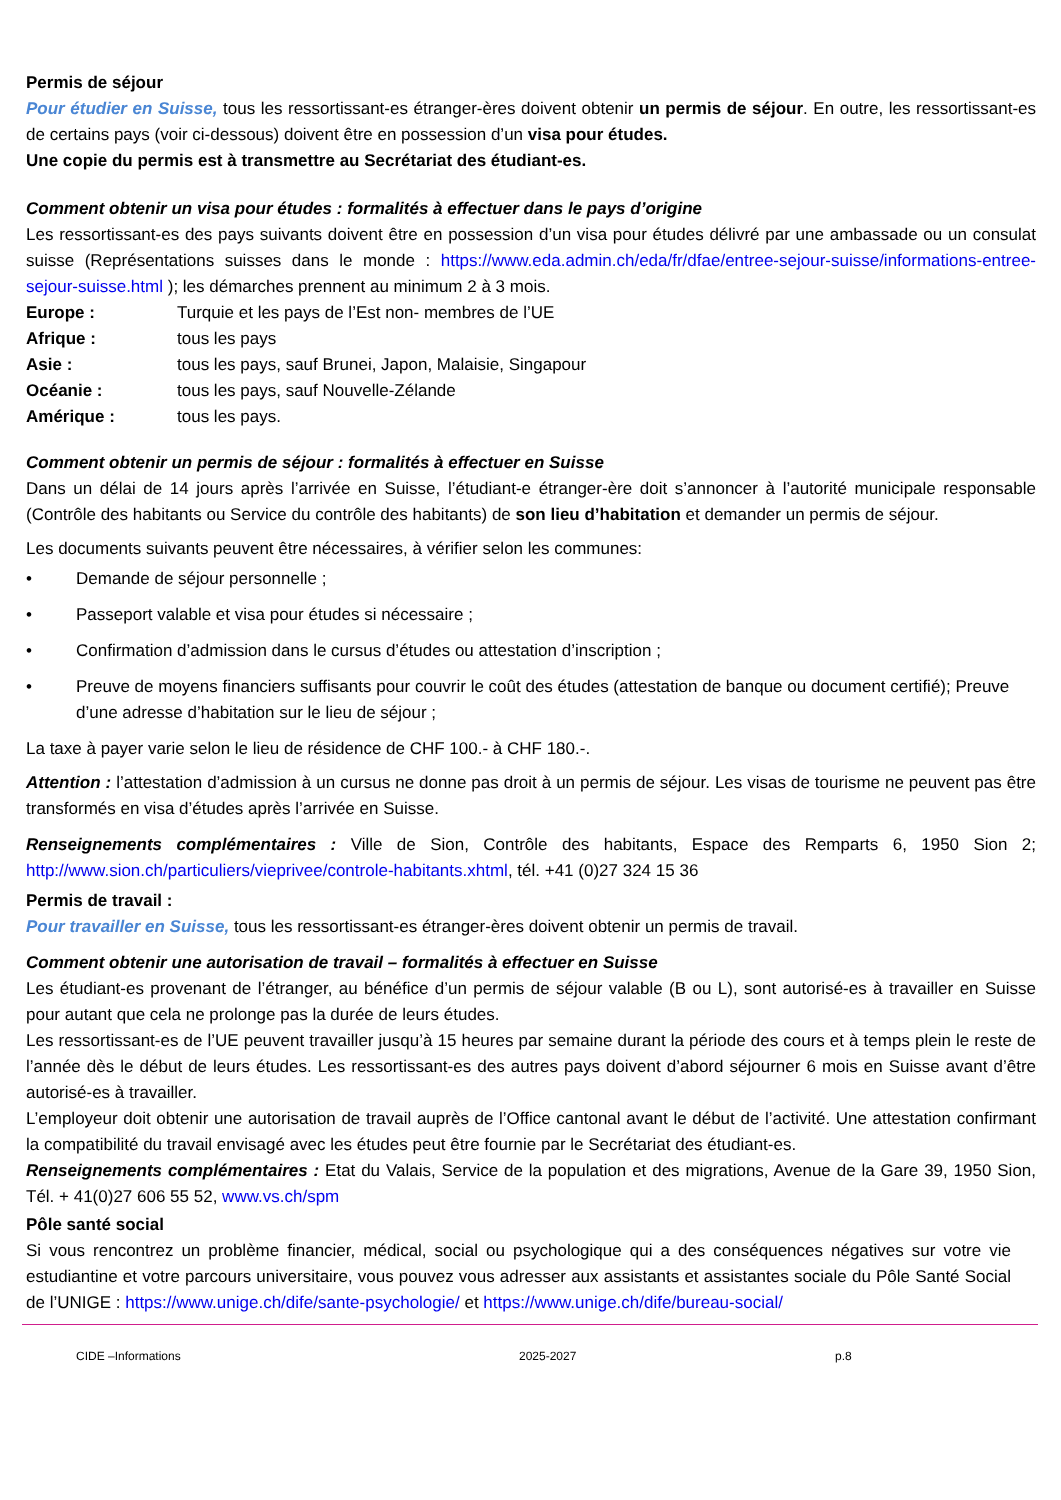Permis de séjour
Pour étudier en Suisse, tous les ressortissant-es étranger-ères doivent obtenir un permis de séjour. En outre, les ressortissant-es de certains pays (voir ci-dessous) doivent être en possession d’un visa pour études.
Une copie du permis est à transmettre au Secrétariat des étudiant-es.
Comment obtenir un visa pour études : formalités à effectuer dans le pays d’origine
Les ressortissant-es des pays suivants doivent être en possession d’un visa pour études délivré par une ambassade ou un consulat suisse (Représentations suisses dans le monde : https://www.eda.admin.ch/eda/fr/dfae/entree-sejour-suisse/informations-entree-sejour-suisse.html ); les démarches prennent au minimum 2 à 3 mois.
Europe : Turquie et les pays de l’Est non- membres de l’UE
Afrique : tous les pays
Asie : tous les pays, sauf Brunei, Japon, Malaisie, Singapour
Océanie : tous les pays, sauf Nouvelle-Zélande
Amérique : tous les pays.
Comment obtenir un permis de séjour : formalités à effectuer en Suisse
Dans un délai de 14 jours après l’arrivée en Suisse, l’étudiant-e étranger-ère doit s’annoncer à l’autorité municipale responsable (Contrôle des habitants ou Service du contrôle des habitants) de son lieu d’habitation et demander un permis de séjour.
Les documents suivants peuvent être nécessaires, à vérifier selon les communes:
• Demande de séjour personnelle ;
• Passeport valable et visa pour études si nécessaire ;
• Confirmation d’admission dans le cursus d’études ou attestation d’inscription ;
• Preuve de moyens financiers suffisants pour couvrir le coût des études (attestation de banque ou document certifié); Preuve d’une adresse d’habitation sur le lieu de séjour ;
La taxe à payer varie selon le lieu de résidence de CHF 100.- à CHF 180.-.
Attention : l’attestation d’admission à un cursus ne donne pas droit à un permis de séjour. Les visas de tourisme ne peuvent pas être transformés en visa d’études après l’arrivée en Suisse.
Renseignements complémentaires : Ville de Sion, Contrôle des habitants, Espace des Remparts 6, 1950 Sion 2; http://www.sion.ch/particuliers/vieprivee/controle-habitants.xhtml, tél. +41 (0)27 324 15 36
Permis de travail :
Pour travailler en Suisse, tous les ressortissant-es étranger-ères doivent obtenir un permis de travail.
Comment obtenir une autorisation de travail – formalités à effectuer en Suisse
Les étudiant-es provenant de l’étranger, au bénéfice d’un permis de séjour valable (B ou L), sont autorisé-es à travailler en Suisse pour autant que cela ne prolonge pas la durée de leurs études.
Les ressortissant-es de l’UE peuvent travailler jusqu’à 15 heures par semaine durant la période des cours et à temps plein le reste de l’année dès le début de leurs études. Les ressortissant-es des autres pays doivent d’abord séjourner 6 mois en Suisse avant d’être autorisé-es à travailler.
L’employeur doit obtenir une autorisation de travail auprès de l’Office cantonal avant le début de l’activité. Une attestation confirmant la compatibilité du travail envisagé avec les études peut être fournie par le Secrétariat des étudiant-es.
Renseignements complémentaires : Etat du Valais, Service de la population et des migrations, Avenue de la Gare 39, 1950 Sion, Tél. + 41(0)27 606 55 52, www.vs.ch/spm
Pôle santé social
Si vous rencontrez un problème financier, médical, social ou psychologique qui a des conséquences négatives sur votre vie estudiantine et votre parcours universitaire, vous pouvez vous adresser aux assistants et assistantes sociale du Pôle Santé Social de l’UNIGE : https://www.unige.ch/dife/sante-psychologie/ et https://www.unige.ch/dife/bureau-social/
CIDE –Informations 2025-2027 p.8